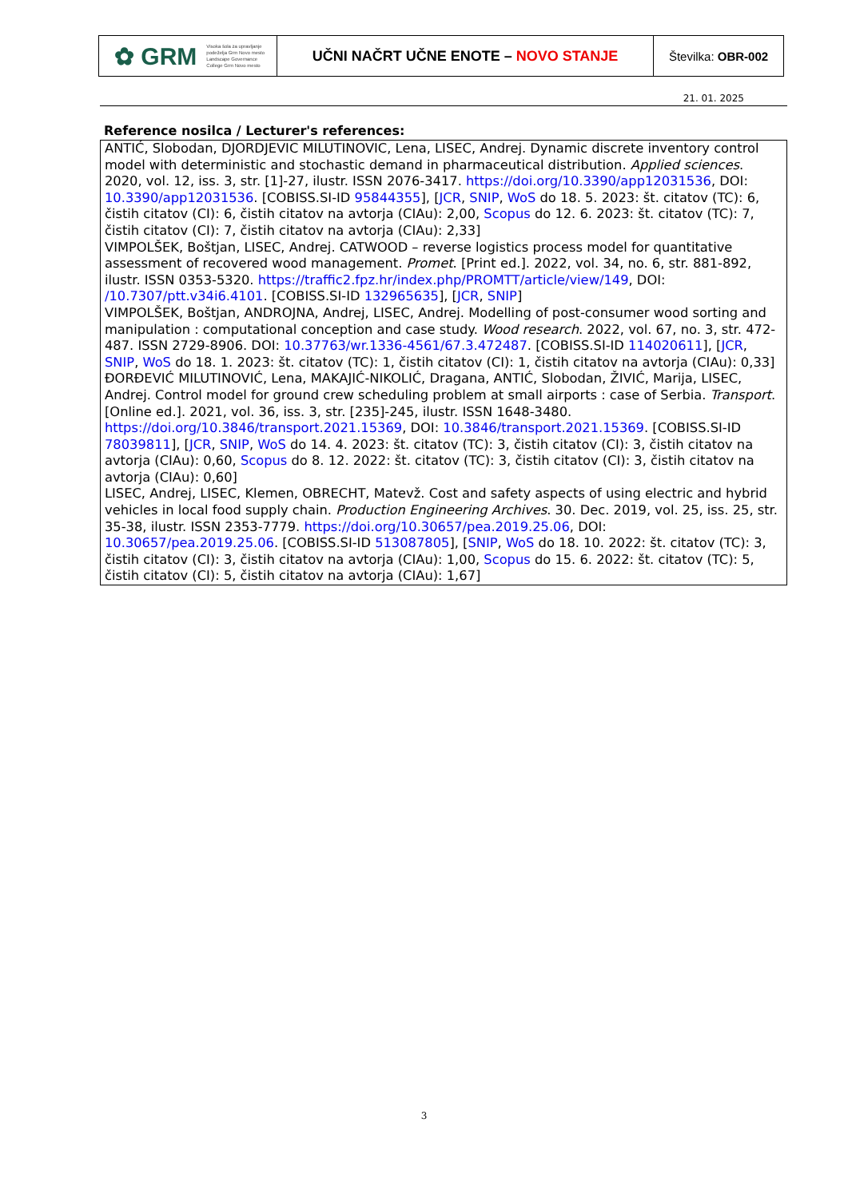| ✿ GRM Visoka šola za upravljanje podeželja Grm Novo mesto Landscape Governance College Grm Novo mesto | UČNI NAČRT UČNE ENOTE – NOVO STANJE | Številka: OBR-002 |
21. 01. 2025
Reference nosilca / Lecturer's references:
ANTIĆ, Slobodan, DJORDJEVIC MILUTINOVIC, Lena, LISEC, Andrej. Dynamic discrete inventory control model with deterministic and stochastic demand in pharmaceutical distribution. Applied sciences. 2020, vol. 12, iss. 3, str. [1]-27, ilustr. ISSN 2076-3417. https://doi.org/10.3390/app12031536, DOI: 10.3390/app12031536. [COBISS.SI-ID 95844355], [JCR, SNIP, WoS do 18. 5. 2023: št. citatov (TC): 6, čistih citatov (CI): 6, čistih citatov na avtorja (CIAu): 2,00, Scopus do 12. 6. 2023: št. citatov (TC): 7, čistih citatov (CI): 7, čistih citatov na avtorja (CIAu): 2,33]
VIMPOLŠEK, Boštjan, LISEC, Andrej. CATWOOD – reverse logistics process model for quantitative assessment of recovered wood management. Promet. [Print ed.]. 2022, vol. 34, no. 6, str. 881-892, ilustr. ISSN 0353-5320. https://traffic2.fpz.hr/index.php/PROMTT/article/view/149, DOI: /10.7307/ptt.v34i6.4101. [COBISS.SI-ID 132965635], [JCR, SNIP]
VIMPOLŠEK, Boštjan, ANDROJNA, Andrej, LISEC, Andrej. Modelling of post-consumer wood sorting and manipulation : computational conception and case study. Wood research. 2022, vol. 67, no. 3, str. 472-487. ISSN 2729-8906. DOI: 10.37763/wr.1336-4561/67.3.472487. [COBISS.SI-ID 114020611], [JCR, SNIP, WoS do 18. 1. 2023: št. citatov (TC): 1, čistih citatov (CI): 1, čistih citatov na avtorja (CIAu): 0,33]
ĐORĐEVIĆ MILUTINOVIĆ, Lena, MAKAJIĆ-NIKOLIĆ, Dragana, ANTIĆ, Slobodan, ŽIVIĆ, Marija, LISEC, Andrej. Control model for ground crew scheduling problem at small airports : case of Serbia. Transport. [Online ed.]. 2021, vol. 36, iss. 3, str. [235]-245, ilustr. ISSN 1648-3480. https://doi.org/10.3846/transport.2021.15369, DOI: 10.3846/transport.2021.15369. [COBISS.SI-ID 78039811], [JCR, SNIP, WoS do 14. 4. 2023: št. citatov (TC): 3, čistih citatov (CI): 3, čistih citatov na avtorja (CIAu): 0,60, Scopus do 8. 12. 2022: št. citatov (TC): 3, čistih citatov (CI): 3, čistih citatov na avtorja (CIAu): 0,60]
LISEC, Andrej, LISEC, Klemen, OBRECHT, Matevž. Cost and safety aspects of using electric and hybrid vehicles in local food supply chain. Production Engineering Archives. 30. Dec. 2019, vol. 25, iss. 25, str. 35-38, ilustr. ISSN 2353-7779. https://doi.org/10.30657/pea.2019.25.06, DOI: 10.30657/pea.2019.25.06. [COBISS.SI-ID 513087805], [SNIP, WoS do 18. 10. 2022: št. citatov (TC): 3, čistih citatov (CI): 3, čistih citatov na avtorja (CIAu): 1,00, Scopus do 15. 6. 2022: št. citatov (TC): 5, čistih citatov (CI): 5, čistih citatov na avtorja (CIAu): 1,67]
3